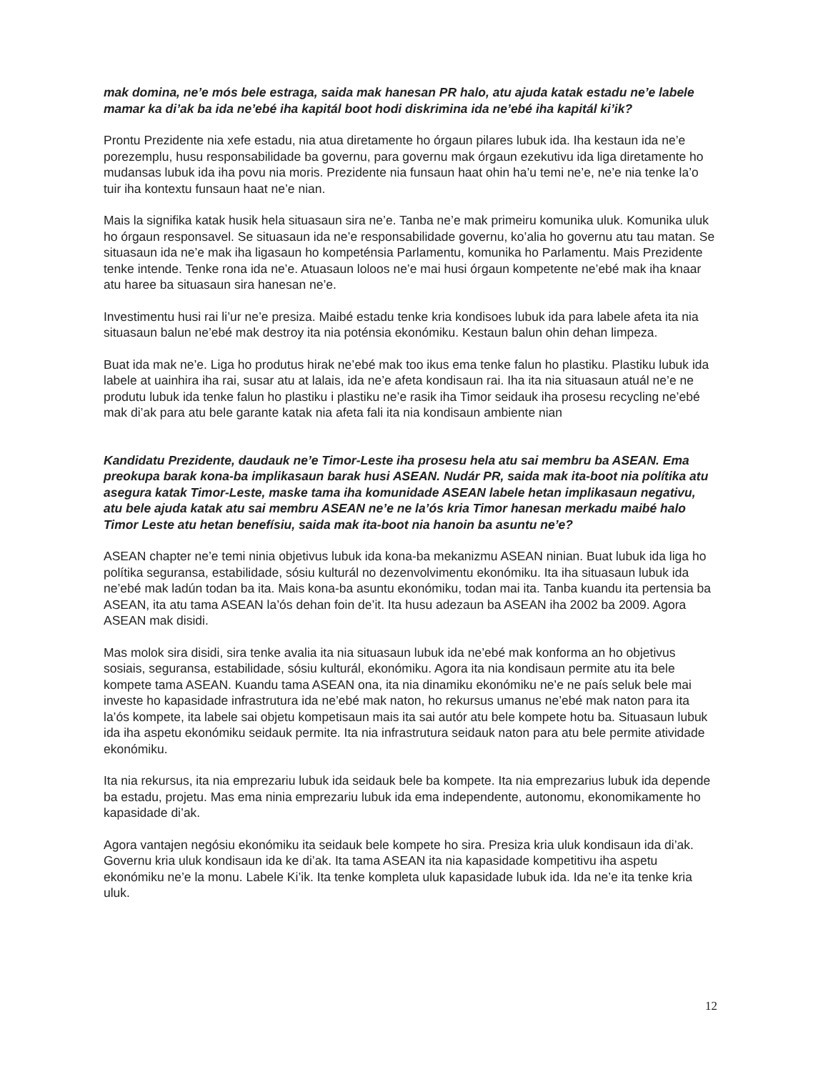mak domina, ne’e mós bele estraga, saida mak hanesan PR halo, atu ajuda katak estadu ne’e labele mamar ka di’ak ba ida ne’ebé iha kapitál boot hodi diskrimina ida ne’ebé iha kapitál ki’ik?
Prontu Prezidente nia xefe estadu, nia atua diretamente ho órgaun pilares lubuk ida. Iha kestaun ida ne’e porezemplu, husu responsabilidade ba governu, para governu mak órgaun ezekutivu ida liga diretamente ho mudansas lubuk ida iha povu nia moris. Prezidente nia funsaun haat ohin ha’u temi ne’e, ne’e nia tenke la’o tuir iha kontextu funsaun haat ne’e nian.
Mais la signifika katak husik hela situasaun sira ne’e. Tanba ne’e mak primeiru komunika uluk. Komunika uluk ho órgaun responsavel. Se situasaun ida ne’e responsabilidade governu, ko’alia ho governu atu tau matan. Se situasaun ida ne’e mak iha ligasaun ho kompeténsia Parlamentu, komunika ho Parlamentu. Mais Prezidente tenke intende. Tenke rona ida ne’e. Atuasaun loloos ne’e mai husi órgaun kompetente ne’ebé mak iha knaar atu haree ba situasaun sira hanesan ne’e.
Investimentu husi rai li’ur ne’e presiza. Maibé estadu tenke kria kondisoes lubuk ida para labele afeta ita nia situasaun balun ne’ebé mak destroy ita nia poténsia ekonómiku. Kestaun balun ohin dehan limpeza.
Buat ida mak ne’e. Liga ho produtus hirak ne’ebé mak too ikus ema tenke falun ho plastiku. Plastiku lubuk ida labele at uainhira iha rai, susar atu at lalais, ida ne’e afeta kondisaun rai. Iha ita nia situasaun atuál ne’e ne produtu lubuk ida tenke falun ho plastiku i plastiku ne’e rasik iha Timor seidauk iha prosesu recycling ne’ebé mak di’ak para atu bele garante katak nia afeta fali ita nia kondisaun ambiente nian
Kandidatu Prezidente, daudauk ne’e Timor-Leste iha prosesu hela atu sai membru ba ASEAN. Ema preokupa barak kona-ba implikasaun barak husi ASEAN. Nudár PR, saida mak ita-boot nia polítika atu asegura katak Timor-Leste, maske tama iha komunidade ASEAN labele hetan implikasaun negativu, atu bele ajuda katak atu sai membru ASEAN ne’e ne la’ós kria Timor hanesan merkadu maibé halo Timor Leste atu hetan benefísiu, saida mak ita-boot nia hanoin ba asuntu ne’e?
ASEAN chapter ne’e temi ninia objetivus lubuk ida kona-ba mekanizmu ASEAN ninian. Buat lubuk ida liga ho polítika seguransa, estabilidade, sósiu kulturál no dezenvolvimentu ekonómiku. Ita iha situasaun lubuk ida ne’ebé mak ladún todan ba ita. Mais kona-ba asuntu ekonómiku, todan mai ita. Tanba kuandu ita pertensia ba ASEAN, ita atu tama ASEAN la’ós dehan foin de’it. Ita husu adezaun ba ASEAN iha 2002 ba 2009. Agora ASEAN mak disidi.
Mas molok sira disidi, sira tenke avalia ita nia situasaun lubuk ida ne’ebé mak konforma an ho objetivus sosiais, seguransa, estabilidade, sósiu kulturál, ekonómiku. Agora ita nia kondisaun permite atu ita bele kompete tama ASEAN. Kuandu tama ASEAN ona, ita nia dinamiku ekonómiku ne’e ne país seluk bele mai investe ho kapasidade infrastrutura ida ne’ebé mak naton, ho rekursus umanus ne’ebé mak naton para ita la’ós kompete, ita labele sai objetu kompetisaun mais ita sai autór atu bele kompete hotu ba. Situasaun lubuk ida iha aspetu ekonómiku seidauk permite. Ita nia infrastrutura seidauk naton para atu bele permite atividade ekonómiku.
Ita nia rekursus, ita nia emprezariu lubuk ida seidauk bele ba kompete. Ita nia emprezarius lubuk ida depende ba estadu, projetu. Mas ema ninia emprezariu lubuk ida ema independente, autonomu, ekonomikamente ho kapasidade di’ak.
Agora vantajen negósiu ekonómiku ita seidauk bele kompete ho sira. Presiza kria uluk kondisaun ida di’ak. Governu kria uluk kondisaun ida ke di’ak. Ita tama ASEAN ita nia kapasidade kompetitivu iha aspetu ekonómiku ne’e la monu. Labele Ki’ik. Ita tenke kompleta uluk kapasidade lubuk ida. Ida ne’e ita tenke kria uluk.
12